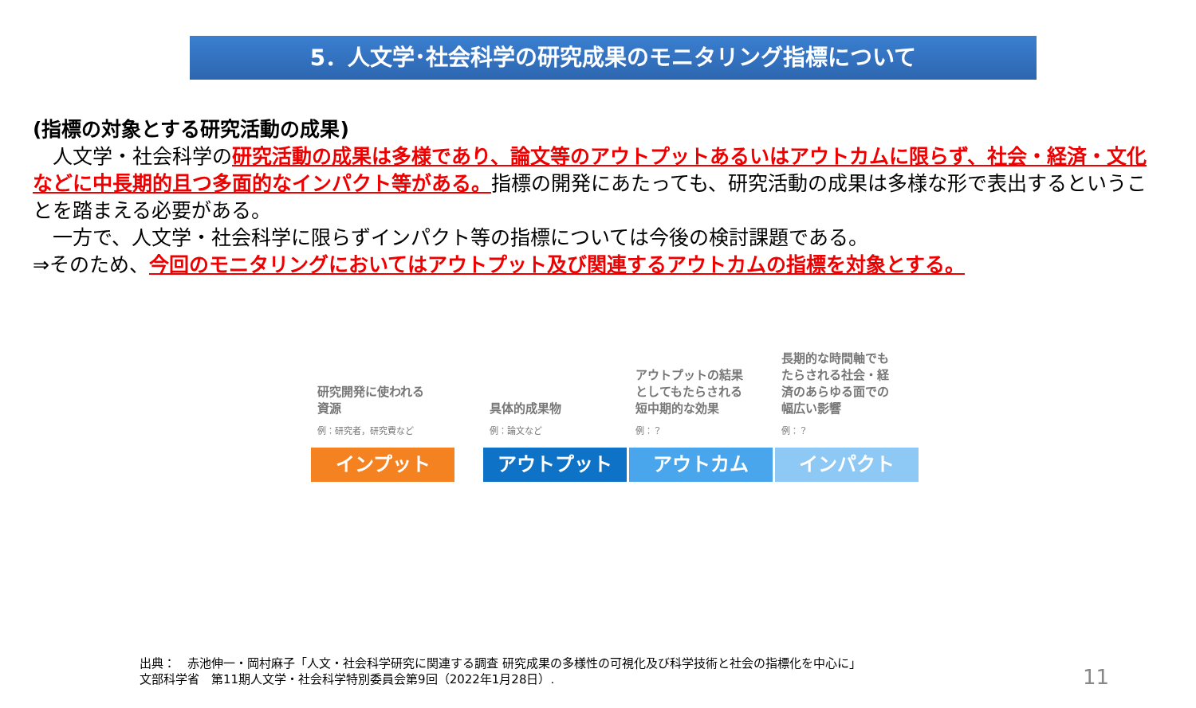5．人文学･社会科学の研究成果のモニタリング指標について
(指標の対象とする研究活動の成果)
　人文学・社会科学の研究活動の成果は多様であり、論文等のアウトプットあるいはアウトカムに限らず、社会・経済・文化などに中長期的且つ多面的なインパクト等がある。指標の開発にあたっても、研究活動の成果は多様な形で表出するということを踏まえる必要がある。
　一方で、人文学・社会科学に限らずインパクト等の指標については今後の検討課題である。
⇒そのため、今回のモニタリングにおいてはアウトプット及び関連するアウトカムの指標を対象とする。
研究開発に使われる
資源
例：研究者，研究費など
インプット
具体的成果物
例：論文など
アウトプット
アウトプットの結果
としてもたらされる
短中期的な効果
例：？
アウトカム
長期的な時間軸でも
たらされる社会・経
済のあらゆる面での
幅広い影響
例：？
インパクト
出典：　赤池伸一・岡村麻子「人文・社会科学研究に関連する調査 研究成果の多様性の可視化及び科学技術と社会の指標化を中心に」
文部科学省　第11期人文学・社会科学特別委員会第9回（2022年1月28日）.
11